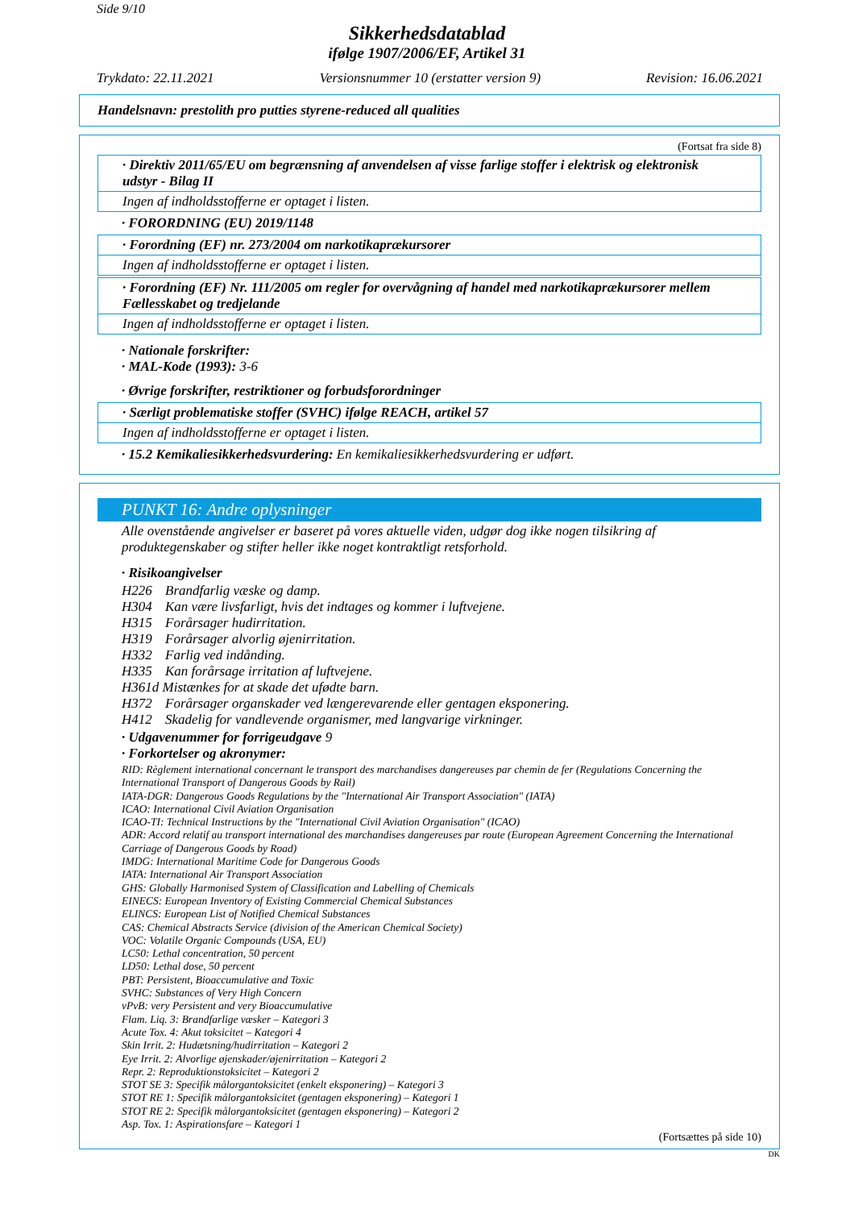Side 9/10
Sikkerhedsdatablad
ifølge 1907/2006/EF, Artikel 31
Trykdato: 22.11.2021 Versionsnummer 10 (erstatter version 9) Revision: 16.06.2021
Handelsnavn: prestolith pro putties styrene-reduced all qualities
(Fortsat fra side 8)
· Direktiv 2011/65/EU om begrænsning af anvendelsen af visse farlige stoffer i elektrisk og elektronisk udstyr - Bilag II
Ingen af indholdsstofferne er optaget i listen.
· FORORDNING (EU) 2019/1148
· Forordning (EF) nr. 273/2004 om narkotikaprækursorer
Ingen af indholdsstofferne er optaget i listen.
· Forordning (EF) Nr. 111/2005 om regler for overvågning af handel med narkotikaprækursorer mellem Fællesskabet og tredjelande
Ingen af indholdsstofferne er optaget i listen.
· Nationale forskrifter:
· MAL-Kode (1993): 3-6
· Øvrige forskrifter, restriktioner og forbudsforordninger
· Særligt problematiske stoffer (SVHC) ifølge REACH, artikel 57
Ingen af indholdsstofferne er optaget i listen.
· 15.2 Kemikaliesikkerhedsvurdering: En kemikaliesikkerhedsvurdering er udført.
PUNKT 16: Andre oplysninger
Alle ovenstående angivelser er baseret på vores aktuelle viden, udgør dog ikke nogen tilsikring af produktegenskaber og stifter heller ikke noget kontraktligt retsforhold.
· Risikoangivelser
H226 Brandfarlig væske og damp.
H304 Kan være livsfarligt, hvis det indtages og kommer i luftvejene.
H315 Forårsager hudirritation.
H319 Forårsager alvorlig øjenirritation.
H332 Farlig ved indånding.
H335 Kan forårsage irritation af luftvejene.
H361d Mistænkes for at skade det ufødte barn.
H372 Forårsager organskader ved længerevarende eller gentagen eksponering.
H412 Skadelig for vandlevende organismer, med langvarige virkninger.
· Udgavenummer for forrigeudgave 9
· Forkortelser og akronymer:
RID: Règlement international concernant le transport des marchandises dangereuses par chemin de fer (Regulations Concerning the International Transport of Dangerous Goods by Rail)
IATA-DGR: Dangerous Goods Regulations by the "International Air Transport Association" (IATA)
ICAO: International Civil Aviation Organisation
ICAO-TI: Technical Instructions by the "International Civil Aviation Organisation" (ICAO)
ADR: Accord relatif au transport international des marchandises dangereuses par route (European Agreement Concerning the International Carriage of Dangerous Goods by Road)
IMDG: International Maritime Code for Dangerous Goods
IATA: International Air Transport Association
GHS: Globally Harmonised System of Classification and Labelling of Chemicals
EINECS: European Inventory of Existing Commercial Chemical Substances
ELINCS: European List of Notified Chemical Substances
CAS: Chemical Abstracts Service (division of the American Chemical Society)
VOC: Volatile Organic Compounds (USA, EU)
LC50: Lethal concentration, 50 percent
LD50: Lethal dose, 50 percent
PBT: Persistent, Bioaccumulative and Toxic
SVHC: Substances of Very High Concern
vPvB: very Persistent and very Bioaccumulative
Flam. Liq. 3: Brandfarlige væsker – Kategori 3
Acute Tox. 4: Akut toksicitet – Kategori 4
Skin Irrit. 2: Hudætsning/hudirritation – Kategori 2
Eye Irrit. 2: Alvorlige øjenskader/øjenirritation – Kategori 2
Repr. 2: Reproduktionstoksicitet – Kategori 2
STOT SE 3: Specifik målorgantoksicitet (enkelt eksponering) – Kategori 3
STOT RE 1: Specifik målorgantoksicitet (gentagen eksponering) – Kategori 1
STOT RE 2: Specifik målorgantoksicitet (gentagen eksponering) – Kategori 2
Asp. Tox. 1: Aspirationsfare – Kategori 1
(Fortsættes på side 10)
DK